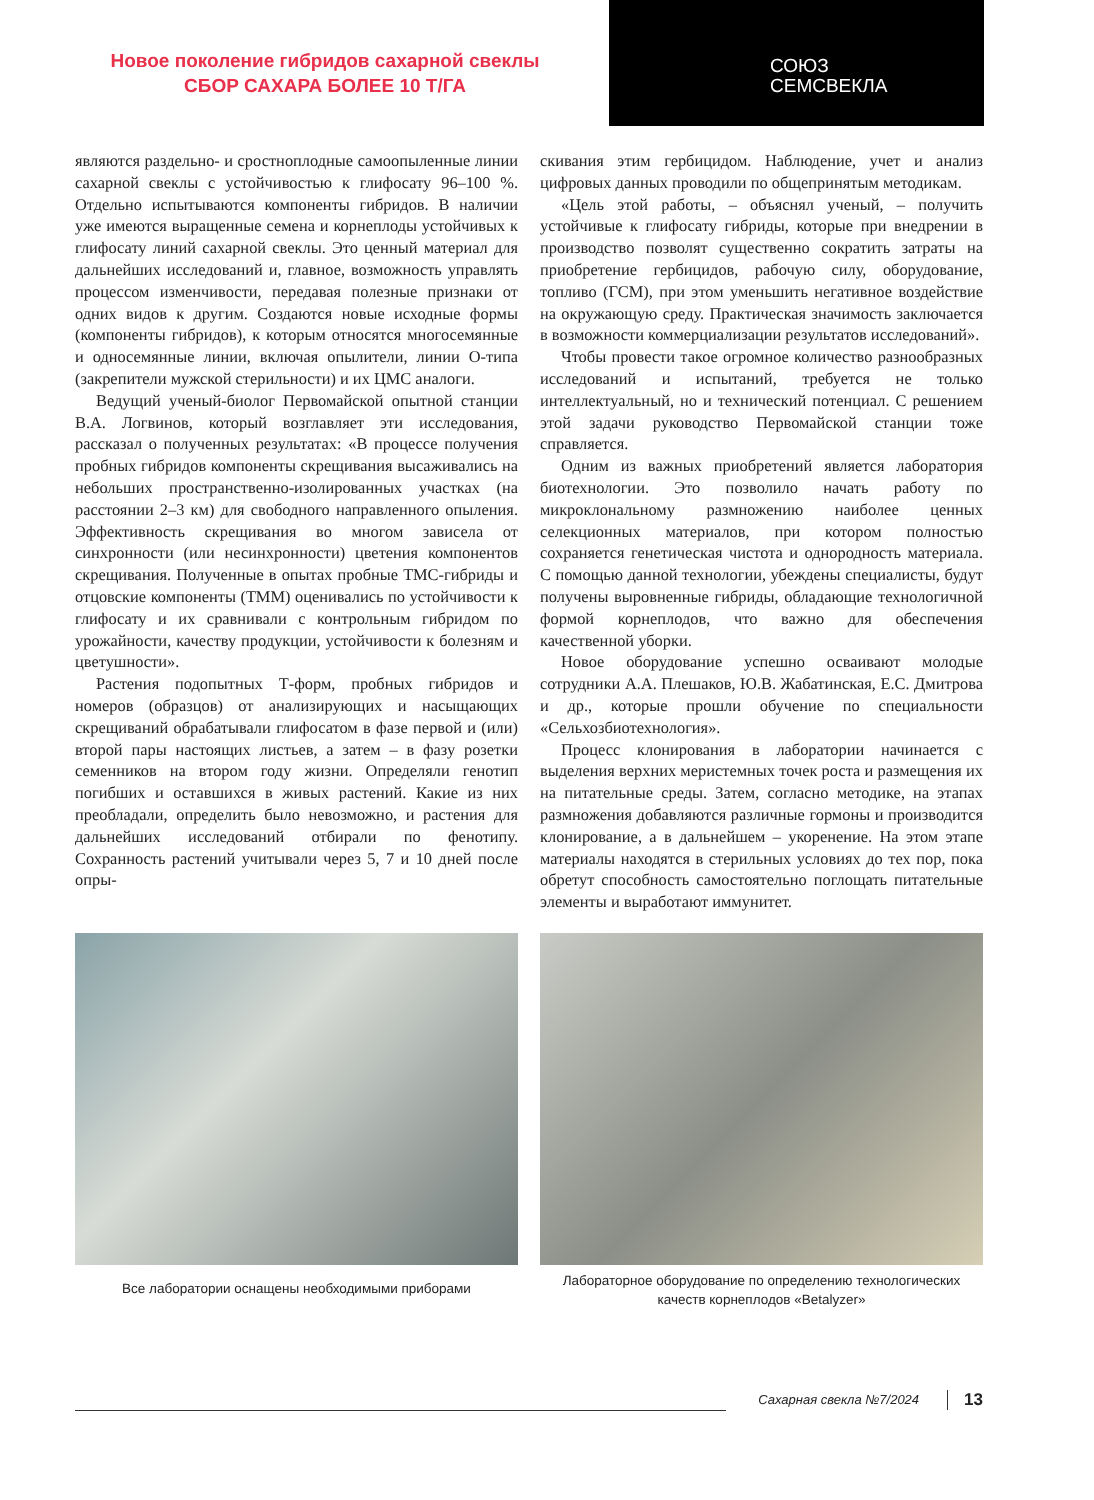Новое поколение гибридов сахарной свеклы
СБОР САХАРА БОЛЕЕ 10 Т/ГА
СОЮЗ
СЕМСВЕКЛА
являются раздельно- и сростноплодные самоопыленные линии сахарной свеклы с устойчивостью к глифосату 96–100 %. Отдельно испытываются компоненты гибридов. В наличии уже имеются выращенные семена и корнеплоды устойчивых к глифосату линий сахарной свеклы. Это ценный материал для дальнейших исследований и, главное, возможность управлять процессом изменчивости, передавая полезные признаки от одних видов к другим. Создаются новые исходные формы (компоненты гибридов), к которым относятся многосемянные и односемянные линии, включая опылители, линии О-типа (закрепители мужской стерильности) и их ЦМС аналоги.
Ведущий ученый-биолог Первомайской опытной станции В.А. Логвинов, который возглавляет эти исследования, рассказал о полученных результатах: «В процессе получения пробных гибридов компоненты скрещивания высаживались на небольших пространственно-изолированных участках (на расстоянии 2–3 км) для свободного направленного опыления. Эффективность скрещивания во многом зависела от синхронности (или несинхронности) цветения компонентов скрещивания. Полученные в опытах пробные ТМС-гибриды и отцовские компоненты (ТММ) оценивались по устойчивости к глифосату и их сравнивали с контрольным гибридом по урожайности, качеству продукции, устойчивости к болезням и цветушности».
Растения подопытных Т-форм, пробных гибридов и номеров (образцов) от анализирующих и насыщающих скрещиваний обрабатывали глифосатом в фазе первой и (или) второй пары настоящих листьев, а затем – в фазу розетки семенников на втором году жизни. Определяли генотип погибших и оставшихся в живых растений. Какие из них преобладали, определить было невозможно, и растения для дальнейших исследований отбирали по фенотипу. Сохранность растений учитывали через 5, 7 и 10 дней после опры-
скивания этим гербицидом. Наблюдение, учет и анализ цифровых данных проводили по общепринятым методикам.
«Цель этой работы, – объяснял ученый, – получить устойчивые к глифосату гибриды, которые при внедрении в производство позволят существенно сократить затраты на приобретение гербицидов, рабочую силу, оборудование, топливо (ГСМ), при этом уменьшить негативное воздействие на окружающую среду. Практическая значимость заключается в возможности коммерциализации результатов исследований».
Чтобы провести такое огромное количество разнообразных исследований и испытаний, требуется не только интеллектуальный, но и технический потенциал. С решением этой задачи руководство Первомайской станции тоже справляется.
Одним из важных приобретений является лаборатория биотехнологии. Это позволило начать работу по микроклональному размножению наиболее ценных селекционных материалов, при котором полностью сохраняется генетическая чистота и однородность материала. С помощью данной технологии, убеждены специалисты, будут получены выровненные гибриды, обладающие технологичной формой корнеплодов, что важно для обеспечения качественной уборки.
Новое оборудование успешно осваивают молодые сотрудники А.А. Плешаков, Ю.В. Жабатинская, Е.С. Дмитрова и др., которые прошли обучение по специальности «Сельхозбиотехнология».
Процесс клонирования в лаборатории начинается с выделения верхних меристемных точек роста и размещения их на питательные среды. Затем, согласно методике, на этапах размножения добавляются различные гормоны и производится клонирование, а в дальнейшем – укоренение. На этом этапе материалы находятся в стерильных условиях до тех пор, пока обретут способность самостоятельно поглощать питательные элементы и выработают иммунитет.
Все лаборатории оснащены необходимыми приборами
Лабораторное оборудование по определению технологических качеств корнеплодов «Betalyzer»
Сахарная свекла №7/2024 13